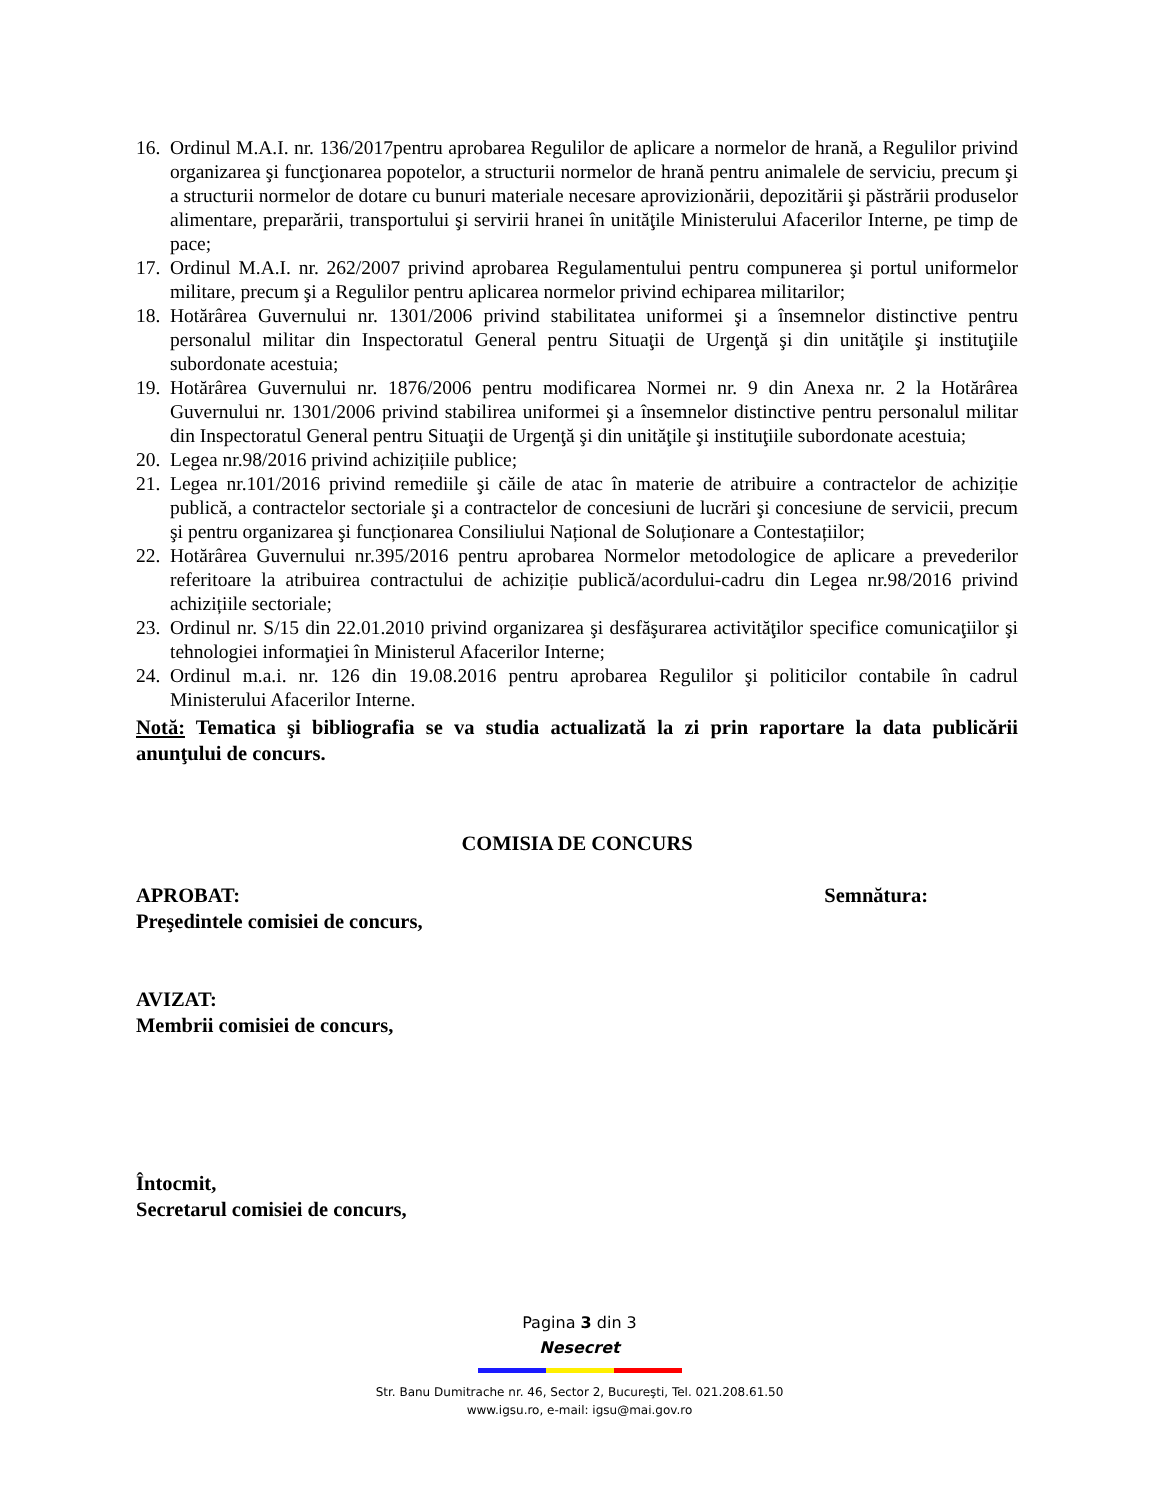16. Ordinul M.A.I. nr. 136/2017pentru aprobarea Regulilor de aplicare a normelor de hrană, a Regulilor privind organizarea şi funcţionarea popotelor, a structurii normelor de hrană pentru animalele de serviciu, precum şi a structurii normelor de dotare cu bunuri materiale necesare aprovizionării, depozitării şi păstrării produselor alimentare, preparării, transportului şi servirii hranei în unităţile Ministerului Afacerilor Interne, pe timp de pace;
17. Ordinul M.A.I. nr. 262/2007 privind aprobarea Regulamentului pentru compunerea şi portul uniformelor militare, precum şi a Regulilor pentru aplicarea normelor privind echiparea militarilor;
18. Hotărârea Guvernului nr. 1301/2006 privind stabilitatea uniformei şi a însemnelor distinctive pentru personalul militar din Inspectoratul General pentru Situaţii de Urgenţă şi din unităţile şi instituţiile subordonate acestuia;
19. Hotărârea Guvernului nr. 1876/2006 pentru modificarea Normei nr. 9 din Anexa nr. 2 la Hotărârea Guvernului nr. 1301/2006 privind stabilirea uniformei şi a însemnelor distinctive pentru personalul militar din Inspectoratul General pentru Situaţii de Urgenţă şi din unităţile şi instituţiile subordonate acestuia;
20. Legea nr.98/2016 privind achizițiile publice;
21. Legea nr.101/2016 privind remediile şi căile de atac în materie de atribuire a contractelor de achiziție publică, a contractelor sectoriale şi a contractelor de concesiuni de lucrări şi concesiune de servicii, precum şi pentru organizarea şi funcționarea Consiliului Național de Soluționare a Contestațiilor;
22. Hotărârea Guvernului nr.395/2016 pentru aprobarea Normelor metodologice de aplicare a prevederilor referitoare la atribuirea contractului de achiziție publică/acordului-cadru din Legea nr.98/2016 privind achizițiile sectoriale;
23. Ordinul nr. S/15 din 22.01.2010 privind organizarea şi desfăşurarea activităţilor specifice comunicaţiilor şi tehnologiei informaţiei în Ministerul Afacerilor Interne;
24. Ordinul m.a.i. nr. 126 din 19.08.2016 pentru aprobarea Regulilor şi politicilor contabile în cadrul Ministerului Afacerilor Interne.
Notă: Tematica şi bibliografia se va studia actualizată la zi prin raportare la data publicării anunţului de concurs.
COMISIA DE CONCURS
APROBAT: Semnătura:
Preşedintele comisiei de concurs,
AVIZAT:
Membrii comisiei de concurs,
Întocmit,
Secretarul comisiei de concurs,
Pagina 3 din 3
Nesecret
Str. Banu Dumitrache nr. 46, Sector 2, Bucureşti, Tel. 021.208.61.50
www.igsu.ro, e-mail: igsu@mai.gov.ro